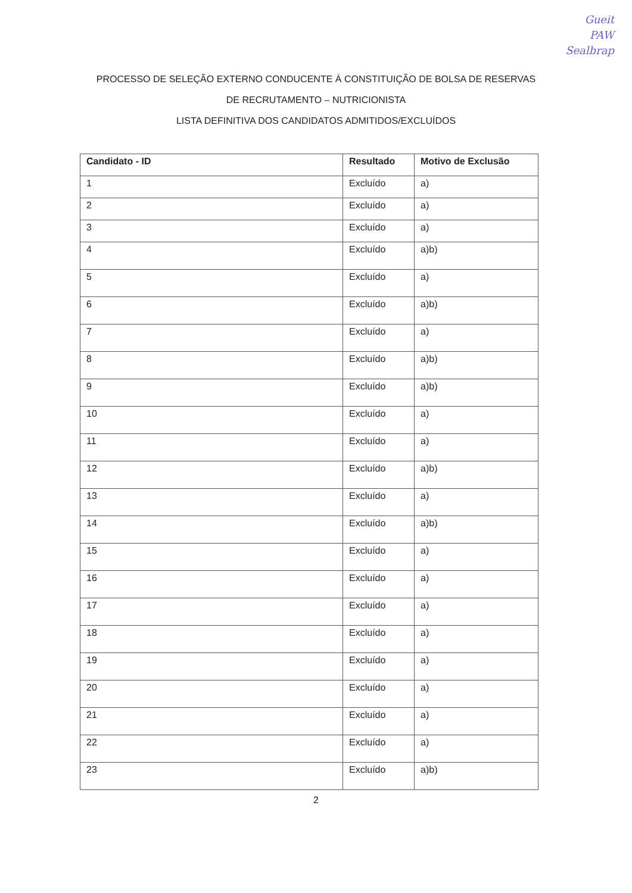Gueit
PAW
Sealbrap
PROCESSO DE SELEÇÃO EXTERNO CONDUCENTE À CONSTITUIÇÃO DE BOLSA DE RESERVAS
DE RECRUTAMENTO – NUTRICIONISTA
LISTA DEFINITIVA DOS CANDIDATOS ADMITIDOS/EXCLUÍDOS
| Candidato - ID | Resultado | Motivo de Exclusão |
| --- | --- | --- |
| 1 | Excluído | a) |
| 2 | Excluído | a) |
| 3 | Excluído | a) |
| 4 | Excluído | a)b) |
| 5 | Excluído | a) |
| 6 | Excluído | a)b) |
| 7 | Excluído | a) |
| 8 | Excluído | a)b) |
| 9 | Excluído | a)b) |
| 10 | Excluído | a) |
| 11 | Excluído | a) |
| 12 | Excluído | a)b) |
| 13 | Excluído | a) |
| 14 | Excluído | a)b) |
| 15 | Excluído | a) |
| 16 | Excluído | a) |
| 17 | Excluído | a) |
| 18 | Excluído | a) |
| 19 | Excluído | a) |
| 20 | Excluído | a) |
| 21 | Excluído | a) |
| 22 | Excluído | a) |
| 23 | Excluído | a)b) |
2